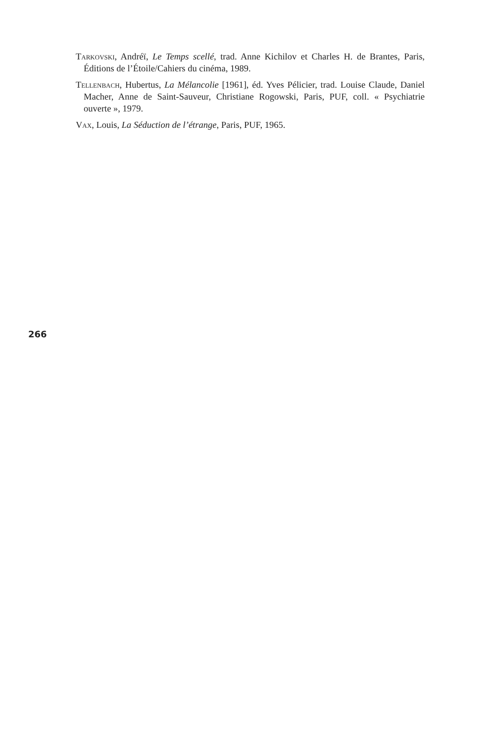Tarkovski, Andréï, Le Temps scellé, trad. Anne Kichilov et Charles H. de Brantes, Paris, Éditions de l’Étoile/Cahiers du cinéma, 1989.
Tellenbach, Hubertus, La Mélancolie [1961], éd. Yves Pélicier, trad. Louise Claude, Daniel Macher, Anne de Saint-Sauveur, Christiane Rogowski, Paris, PUF, coll. « Psychiatrie ouverte », 1979.
Vax, Louis, La Séduction de l’étrange, Paris, PUF, 1965.
266